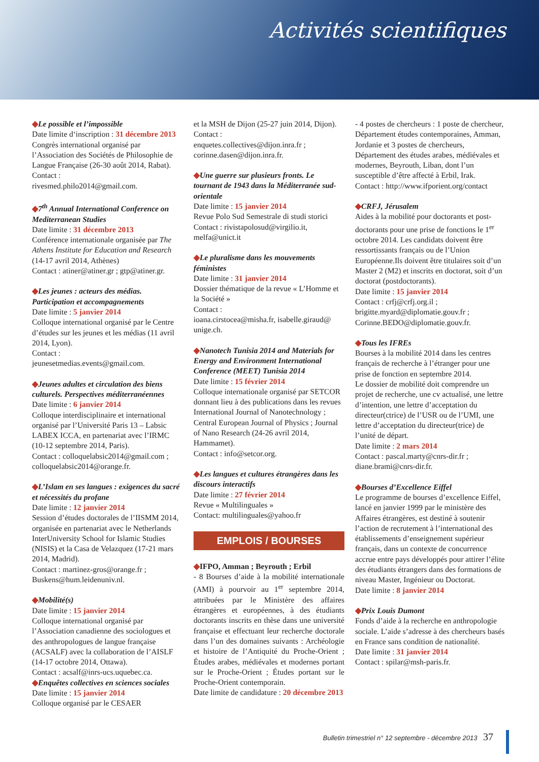Activités scientifiques
◆Le possible et l’impossible
Date limite d‘inscription : 31 décembre 2013
Congrès international organisé par l’Association des Sociétés de Philosophie de Langue Française (26-30 août 2014, Rabat). Contact :
rivesmed.philo2014@gmail.com.
◆7<sup>th</sup> Annual International Conference on Mediterranean Studies
Date limite : 31 décembre 2013
Conférence internationale organisée par The Athens Institute for Education and Research (14-17 avril 2014, Athènes)
Contact : atiner@atiner.gr ; gtp@atiner.gr.
◆Les jeunes : acteurs des médias. Participation et accompagnements
Date limite : 5 janvier 2014
Colloque international organisé par le Centre d’études sur les jeunes et les médias (11 avril 2014, Lyon).
Contact :
jeunesetmedias.events@gmail.com.
◆Jeunes adultes et circulation des biens culturels. Perspectives méditerranéennes
Date limite : 6 janvier 2014
Colloque interdisciplinaire et international organisé par l’Université Paris 13 – Labsic LABEX ICCA, en partenariat avec l’IRMC (10-12 septembre 2014, Paris).
Contact : colloquelabsic2014@gmail.com ; colloquelabsic2014@orange.fr.
◆L’Islam en ses langues : exigences du sacré et nécessités du profane
Date limite : 12 janvier 2014
Session d’études doctorales de l’IISMM 2014, organisée en partenariat avec le Netherlands InterUniversity School for Islamic Studies (NISIS) et la Casa de Velazquez (17-21 mars 2014, Madrid).
Contact : martinez-gros@orange.fr ; Buskens@hum.leidenuniv.nl.
◆Mobilité(s)
Date limite : 15 janvier 2014
Colloque international organisé par l’Association canadienne des sociologues et des anthropologues de langue française (ACSALF) avec la collaboration de l’AISLF (14-17 octobre 2014, Ottawa).
Contact : acsalf@inrs-ucs.uquebec.ca.
◆Enquêtes collectives en sciences sociales
Date limite : 15 janvier 2014
Colloque organisé par le CESAER
et la MSH de Dijon (25-27 juin 2014, Dijon).
Contact :
enquetes.collectives@dijon.inra.fr ; corinne.dasen@dijon.inra.fr.
◆Une guerre sur plusieurs fronts. Le tournant de 1943 dans la Méditerranée sud-orientale
Date limite : 15 janvier 2014
Revue Polo Sud Semestrale di studi storici
Contact : rivistapolosud@virgilio.it, melfa@unict.it
◆Le pluralisme dans les mouvements féministes
Date limite : 31 janvier 2014
Dossier thématique de la revue « L’Homme et la Société »
Contact :
ioana.cirstocea@misha.fr, isabelle.giraud@ unige.ch.
◆Nanotech Tunisia 2014 and Materials for Energy and Environment International Conference (MEET) Tunisia 2014
Date limite : 15 février 2014
Colloque internationale organisé par SETCOR donnant lieu à des publications dans les revues International Journal of Nanotechnology ; Central European Journal of Physics ; Journal of Nano Research (24-26 avril 2014, Hammamet).
Contact : info@setcor.org.
◆Les langues et cultures étrangères dans les discours interactifs
Date limite : 27 février 2014
Revue « Multilinguales »
Contact: multilinguales@yahoo.fr
EMPLOIS / BOURSES
◆IFPO, Amman ; Beyrouth ; Erbil
- 8 Bourses d’aide à la mobilité internationale (AMI) à pourvoir au 1<sup>er</sup> septembre 2014, attribuées par le Ministère des affaires étrangères et européennes, à des étudiants doctorants inscrits en thèse dans une université française et effectuant leur recherche doctorale dans l’un des domaines suivants : Archéologie et histoire de l’Antiquité du Proche-Orient ; Études arabes, médiévales et modernes portant sur le Proche-Orient ; Études portant sur le Proche-Orient contemporain.
Date limite de candidature : 20 décembre 2013
- 4 postes de chercheurs : 1 poste de chercheur, Département études contemporaines, Amman, Jordanie et 3 postes de chercheurs, Département des études arabes, médiévales et modernes, Beyrouth, Liban, dont l’un susceptible d’être affecté à Erbil, Irak.
Contact : http://www.ifporient.org/contact
◆CRFJ, Jérusalem
Aides à la mobilité pour doctorants et post-doctorants pour une prise de fonctions le 1<sup>er</sup> octobre 2014. Les candidats doivent être ressortissants français ou de l’Union Européenne.Ils doivent être titulaires soit d’un Master 2 (M2) et inscrits en doctorat, soit d’un doctorat (postdoctorants).
Date limite : 15 janvier 2014
Contact : crfj@crfj.org.il ; brigitte.myard@diplomatie.gouv.fr ; Corinne.BEDO@diplomatie.gouv.fr.
◆Tous les IFREs
Bourses à la mobilité 2014 dans les centres français de recherche à l’étranger pour une prise de fonction en septembre 2014.
Le dossier de mobilité doit comprendre un projet de recherche, une cv actualisé, une lettre d’intention, une lettre d’acceptation du directeur(ctrice) de l’USR ou de l’UMI, une lettre d’acceptation du directeur(trice) de l’unité de départ.
Date limite : 2 mars 2014
Contact : pascal.marty@cnrs-dir.fr ; diane.brami@cnrs-dir.fr.
◆Bourses d’Excellence Eiffel
Le programme de bourses d’excellence Eiffel, lancé en janvier 1999 par le ministère des Affaires étrangères, est destiné à soutenir l’action de recrutement à l’international des établissements d’enseignement supérieur français, dans un contexte de concurrence accrue entre pays développés pour attirer l’élite des étudiants étrangers dans des formations de niveau Master, Ingénieur ou Doctorat.
Date limite : 8 janvier 2014
◆Prix Louis Dumont
Fonds d’aide à la recherche en anthropologie sociale. L’aide s’adresse à des chercheurs basés en France sans condition de nationalité.
Date limite : 31 janvier 2014
Contact : spilar@msh-paris.fr.
Bulletin trimestriel n° 12 septembre - décembre 2013 37